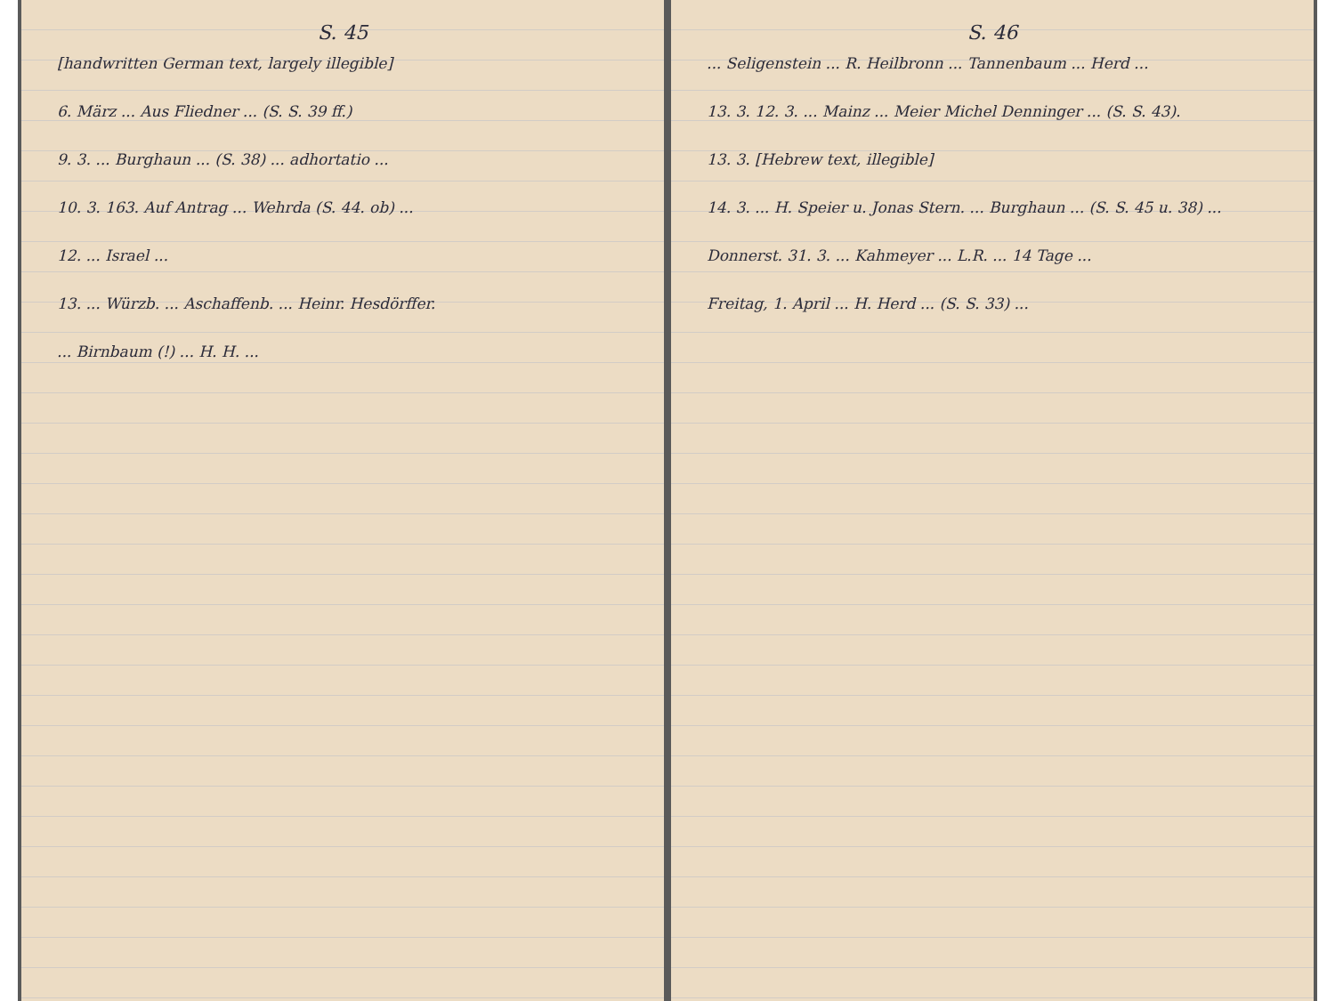S. 45
[handwritten German text, largely illegible]
6. März ... Aus Fliedner ... (S. S. 39 ff.)
9. 3. ... Burghaun ... (S. 38) ... adhortatio ...
10. 3. 163. Auf Antrag ... Wehrda (S. 44. ob) ...
12. ... Israel ...
13. ... Würzb. ... Aschaffenb. ... Heinr. Hesdörffer.
... Birnbaum (!) ... H. H. ...
S. 46
... Seligenstein ... R. Heilbronn ... Tannenbaum ... Herd ...
13. 3. 12. 3. ... Mainz ... Meier Michel Denninger ... (S. S. 43).
13. 3. [Hebrew text, illegible]
14. 3. ... H. Speier u. Jonas Stern. ... Burghaun ... (S. S. 45 u. 38) ...
Donnerst. 31. 3. ... Kahmeyer ... L.R. ... 14 Tage ...
Freitag, 1. April ... H. Herd ... (S. S. 33) ...